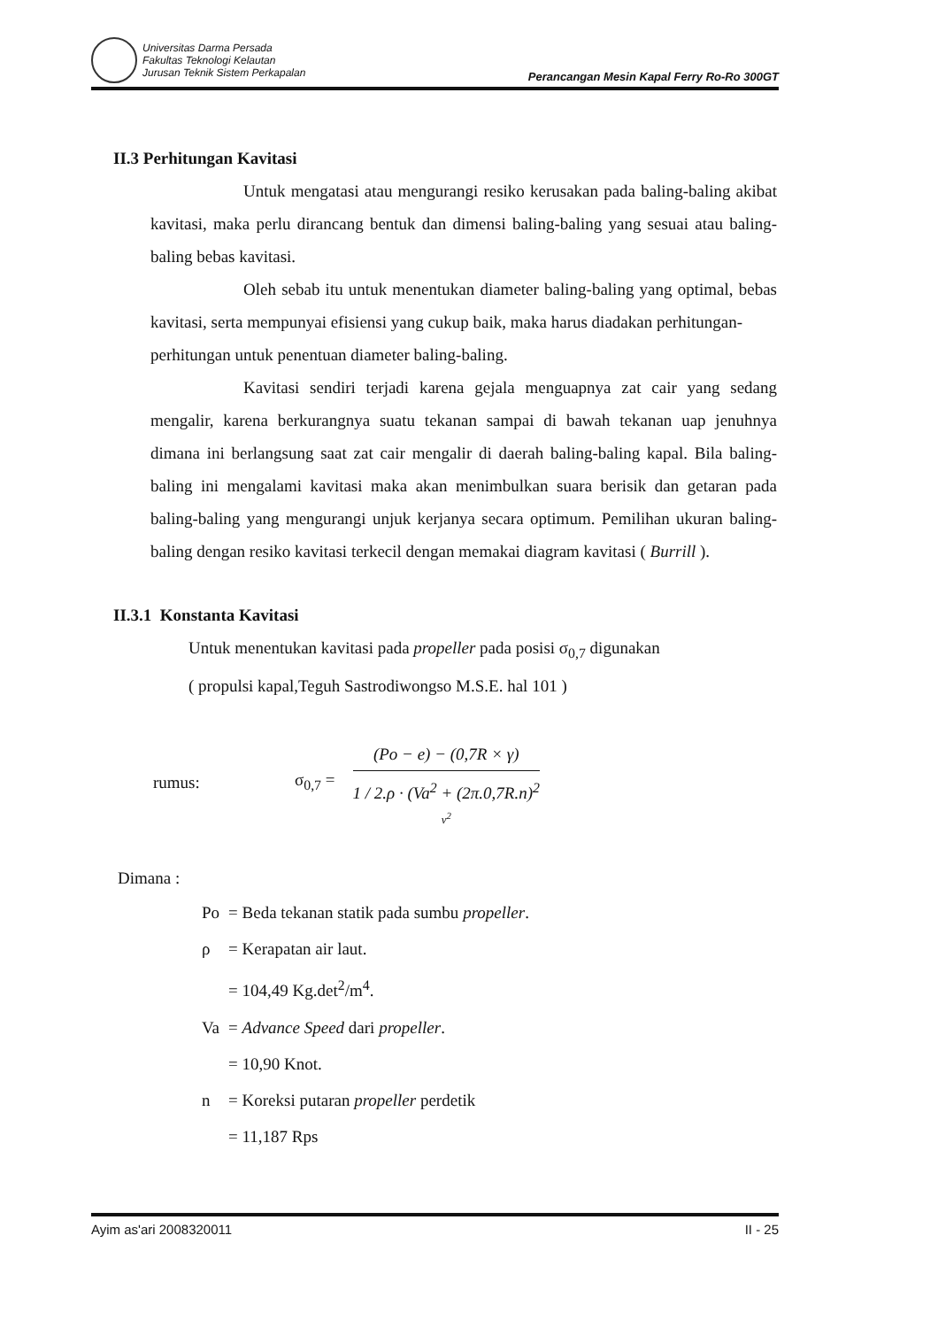Universitas Darma Persada
Fakultas Teknologi Kelautan
Jurusan Teknik Sistem Perkapalan
Perancangan Mesin Kapal Ferry Ro-Ro 300GT
II.3 Perhitungan Kavitasi
Untuk mengatasi atau mengurangi resiko kerusakan pada baling-baling akibat kavitasi, maka perlu dirancang bentuk dan dimensi baling-baling yang sesuai atau baling-baling bebas kavitasi.
Oleh sebab itu untuk menentukan diameter baling-baling yang optimal, bebas kavitasi, serta mempunyai efisiensi yang cukup baik, maka harus diadakan perhitungan-
perhitungan untuk penentuan diameter baling-baling.
Kavitasi sendiri terjadi karena gejala menguapnya zat cair yang sedang mengalir, karena berkurangnya suatu tekanan sampai di bawah tekanan uap jenuhnya dimana ini berlangsung saat zat cair mengalir di daerah baling-baling kapal. Bila baling-baling ini mengalami kavitasi maka akan menimbulkan suara berisik dan getaran pada baling-baling yang mengurangi unjuk kerjanya secara optimum. Pemilihan ukuran baling-baling dengan resiko kavitasi terkecil dengan memakai diagram kavitasi ( Burrill ).
II.3.1 Konstanta Kavitasi
Untuk menentukan kavitasi pada propeller pada posisi σ<sub>0,7</sub> digunakan
( propulsi kapal,Teguh Sastrodiwongso M.S.E. hal 101 )
rumus: σ<sub>0,7</sub> =
(Po − e) − (0,7R × γ)
1 / 2.ρ · (Va<sup>2</sup> + (2π.0,7R.n)<sup>2</sup>
v<sup>2</sup>
Dimana :
| Po | = Beda tekanan statik pada sumbu propeller . |
| ρ | = Kerapatan air laut. |
| | = 104,49 Kg.det<sup>2</sup>/m<sup>4</sup>. |
| Va | = Advance Speed dari propeller . |
| | = 10,90 Knot. |
| n | = Koreksi putaran propeller perdetik |
| | = 11,187 Rps |
Ayim as'ari 2008320011 II - 25